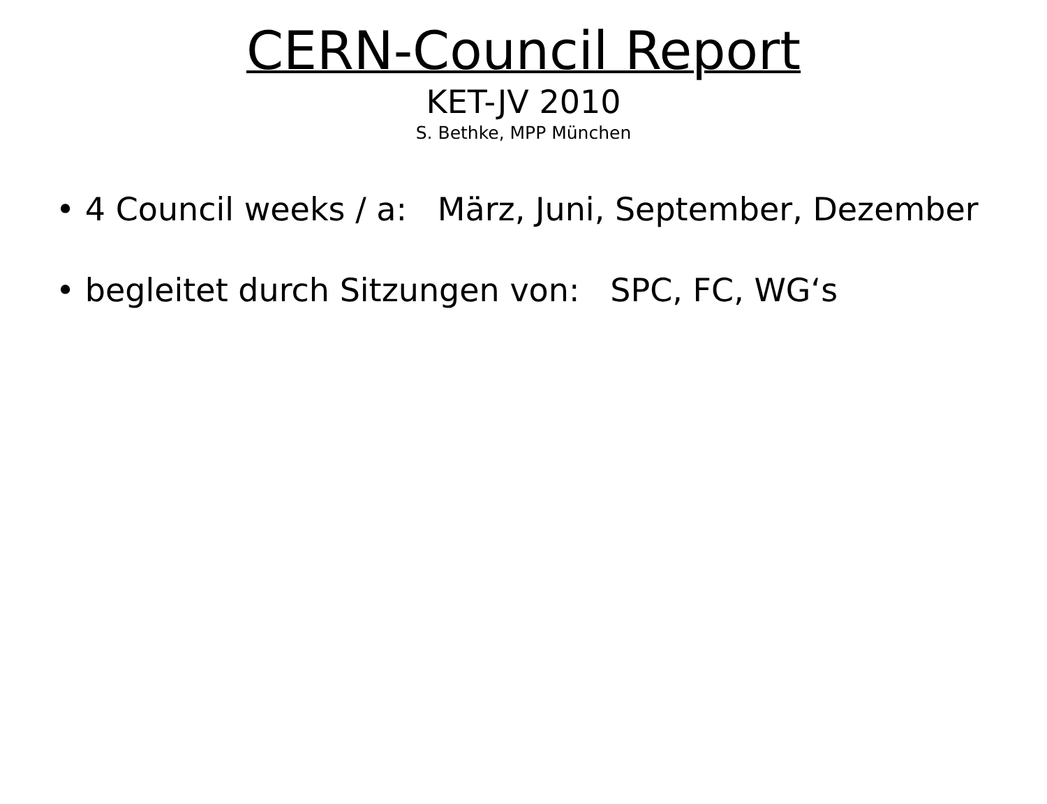CERN-Council Report
KET-JV 2010
S. Bethke, MPP München
• 4 Council weeks / a: März, Juni, September, Dezember
• begleitet durch Sitzungen von: SPC, FC, WG‘s